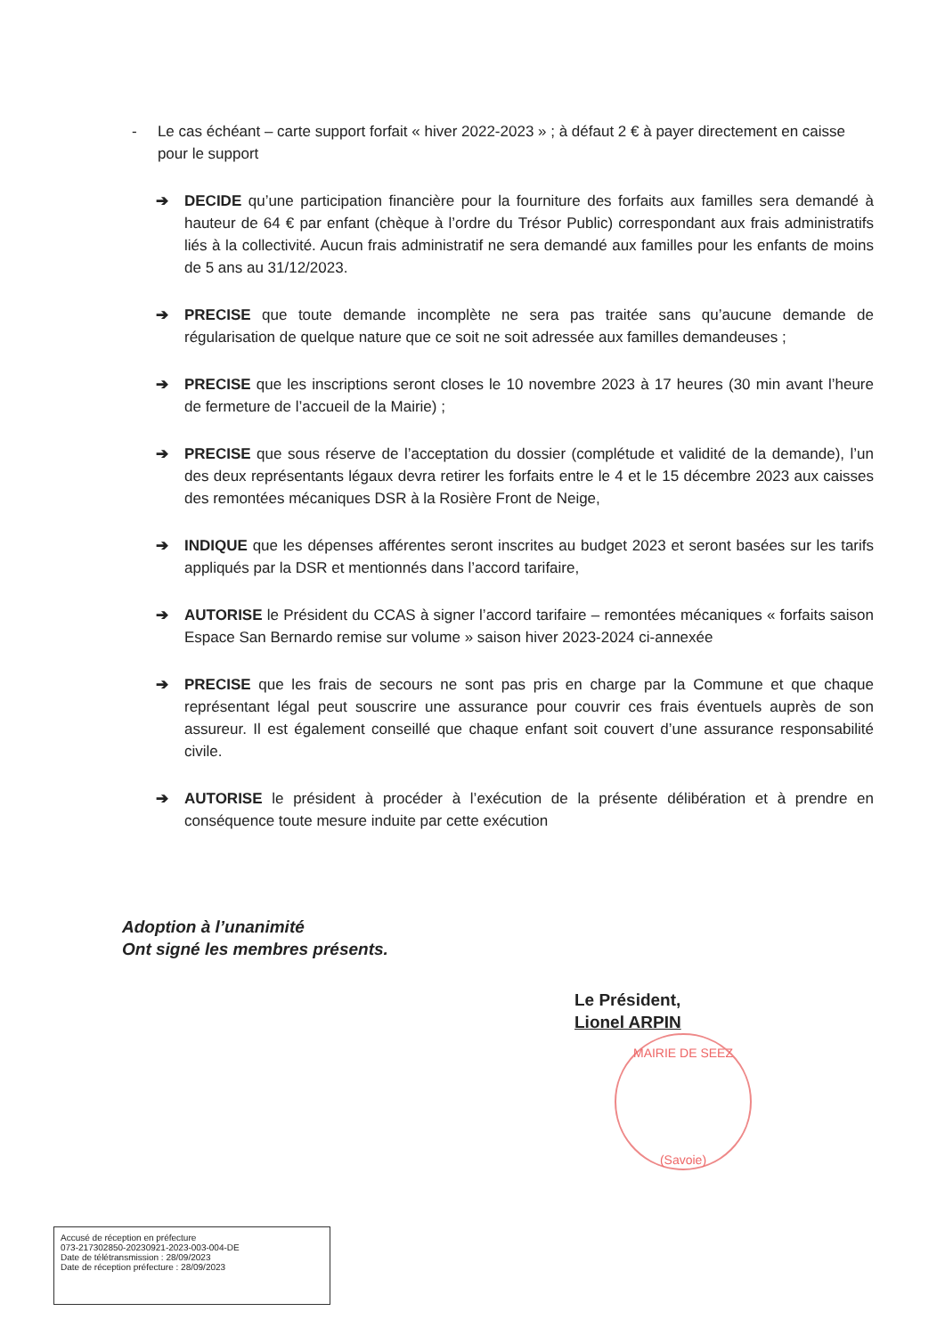- Le cas échéant – carte support forfait « hiver 2022-2023 » ; à défaut 2 € à payer directement en caisse pour le support
➔ DECIDE qu’une participation financière pour la fourniture des forfaits aux familles sera demandé à hauteur de 64 € par enfant (chèque à l’ordre du Trésor Public) correspondant aux frais administratifs liés à la collectivité. Aucun frais administratif ne sera demandé aux familles pour les enfants de moins de 5 ans au 31/12/2023.
➔ PRECISE que toute demande incomplète ne sera pas traitée sans qu’aucune demande de régularisation de quelque nature que ce soit ne soit adressée aux familles demandeuses ;
➔ PRECISE que les inscriptions seront closes le 10 novembre 2023 à 17 heures (30 min avant l’heure de fermeture de l’accueil de la Mairie) ;
➔ PRECISE que sous réserve de l’acceptation du dossier (complétude et validité de la demande), l’un des deux représentants légaux devra retirer les forfaits entre le 4 et le 15 décembre 2023 aux caisses des remontées mécaniques DSR à la Rosière Front de Neige,
➔ INDIQUE que les dépenses afférentes seront inscrites au budget 2023 et seront basées sur les tarifs appliqués par la DSR et mentionnés dans l’accord tarifaire,
➔ AUTORISE le Président du CCAS à signer l’accord tarifaire – remontées mécaniques « forfaits saison Espace San Bernardo remise sur volume » saison hiver 2023-2024 ci-annexée
➔ PRECISE que les frais de secours ne sont pas pris en charge par la Commune et que chaque représentant légal peut souscrire une assurance pour couvrir ces frais éventuels auprès de son assureur. Il est également conseillé que chaque enfant soit couvert d’une assurance responsabilité civile.
➔ AUTORISE le président à procéder à l’exécution de la présente délibération et à prendre en conséquence toute mesure induite par cette exécution
Adoption à l’unanimité
Ont signé les membres présents.
Le Président,
Lionel ARPIN
MAIRIE DE SEEZ
(Savoie)
Accusé de réception en préfecture
073-217302850-20230921-2023-003-004-DE
Date de télétransmission : 28/09/2023
Date de réception préfecture : 28/09/2023